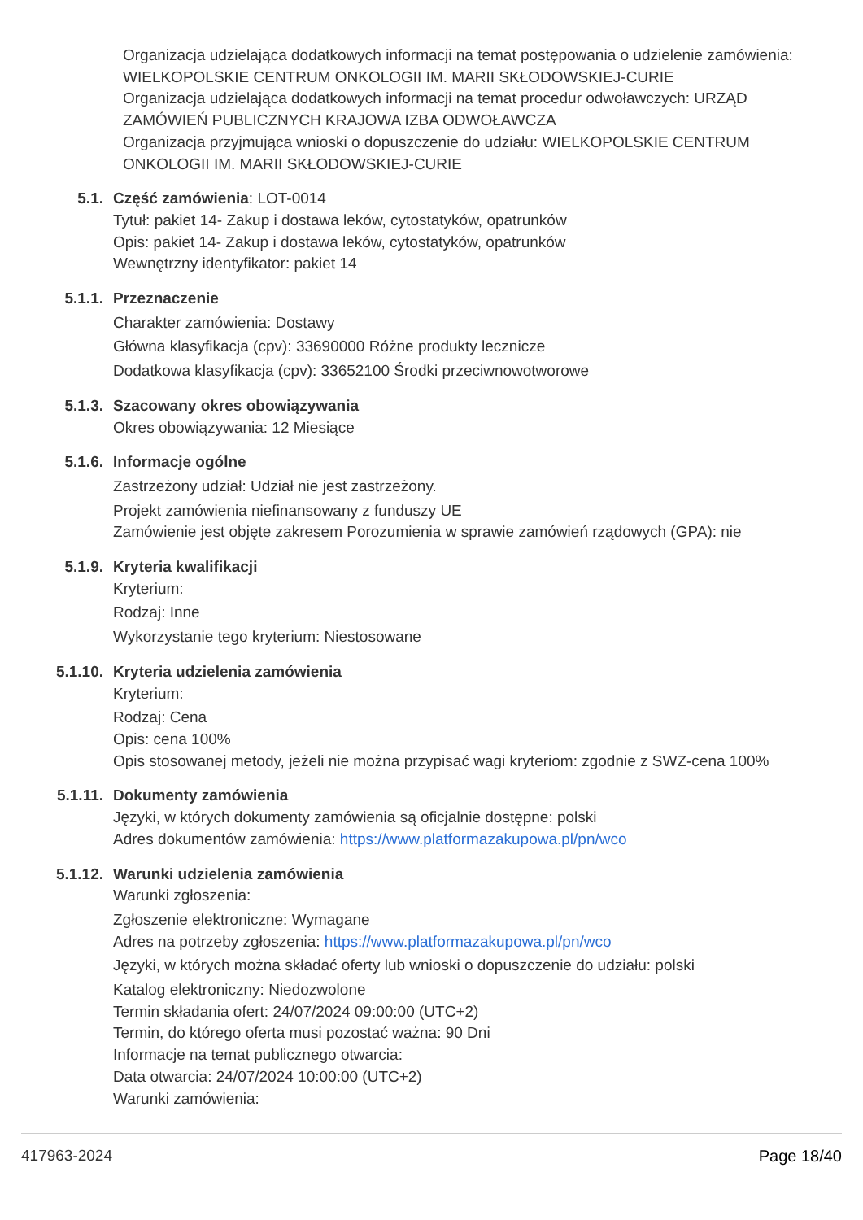Organizacja udzielająca dodatkowych informacji na temat postępowania o udzielenie zamówienia: WIELKOPOLSKIE CENTRUM ONKOLOGII IM. MARII SKŁODOWSKIEJ-CURIE
Organizacja udzielająca dodatkowych informacji na temat procedur odwoławczych: URZĄD ZAMÓWIEŃ PUBLICZNYCH KRAJOWA IZBA ODWOŁAWCZA
Organizacja przyjmująca wnioski o dopuszczenie do udziału: WIELKOPOLSKIE CENTRUM ONKOLOGII IM. MARII SKŁODOWSKIEJ-CURIE
5.1. Część zamówienia: LOT-0014
Tytuł: pakiet 14- Zakup i dostawa leków, cytostatyków, opatrunków
Opis: pakiet 14- Zakup i dostawa leków, cytostatyków, opatrunków
Wewnętrzny identyfikator: pakiet 14
5.1.1. Przeznaczenie
Charakter zamówienia: Dostawy
Główna klasyfikacja (cpv): 33690000 Różne produkty lecznicze
Dodatkowa klasyfikacja (cpv): 33652100 Środki przeciwnowotworowe
5.1.3. Szacowany okres obowiązywania
Okres obowiązywania: 12 Miesiące
5.1.6. Informacje ogólne
Zastrzeżony udział: Udział nie jest zastrzeżony.
Projekt zamówienia niefinansowany z funduszy UE
Zamówienie jest objęte zakresem Porozumienia w sprawie zamówień rządowych (GPA): nie
5.1.9. Kryteria kwalifikacji
Kryterium:
Rodzaj: Inne
Wykorzystanie tego kryterium: Niestosowane
5.1.10. Kryteria udzielenia zamówienia
Kryterium:
Rodzaj: Cena
Opis: cena 100%
Opis stosowanej metody, jeżeli nie można przypisać wagi kryteriom: zgodnie z SWZ-cena 100%
5.1.11. Dokumenty zamówienia
Języki, w których dokumenty zamówienia są oficjalnie dostępne: polski
Adres dokumentów zamówienia: https://www.platformazakupowa.pl/pn/wco
5.1.12. Warunki udzielenia zamówienia
Warunki zgłoszenia:
Zgłoszenie elektroniczne: Wymagane
Adres na potrzeby zgłoszenia: https://www.platformazakupowa.pl/pn/wco
Języki, w których można składać oferty lub wnioski o dopuszczenie do udziału: polski
Katalog elektroniczny: Niedozwolone
Termin składania ofert: 24/07/2024 09:00:00 (UTC+2)
Termin, do którego oferta musi pozostać ważna: 90 Dni
Informacje na temat publicznego otwarcia:
Data otwarcia: 24/07/2024 10:00:00 (UTC+2)
Warunki zamówienia:
417963-2024 Page 18/40